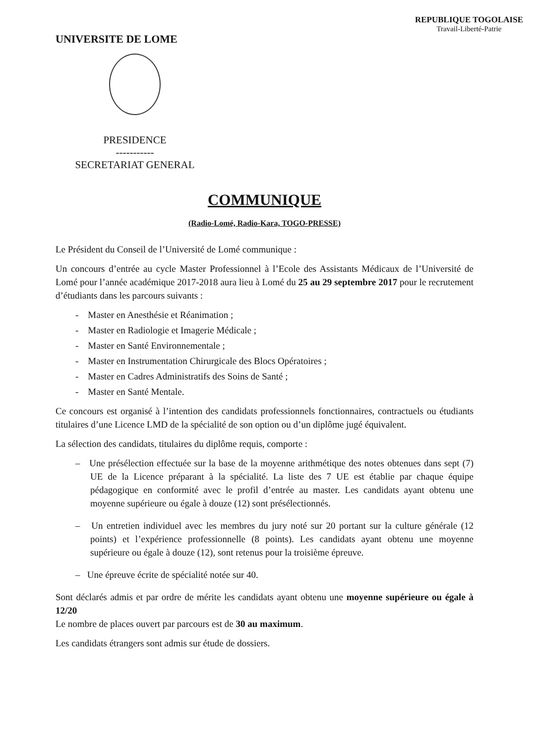UNIVERSITE DE LOME
PRESIDENCE
-----------
SECRETARIAT GENERAL
REPUBLIQUE TOGOLAISE
Travail-Liberté-Patrie
COMMUNIQUE
(Radio-Lomé, Radio-Kara, TOGO-PRESSE)
Le Président du Conseil de l’Université de Lomé communique :
Un concours d’entrée au cycle Master Professionnel à l’Ecole des Assistants Médicaux de l’Université de Lomé pour l’année académique 2017-2018 aura lieu à Lomé du 25 au 29 septembre 2017 pour le recrutement d’étudiants dans les parcours suivants :
- Master en Anesthésie et Réanimation ;
- Master en Radiologie et Imagerie Médicale ;
- Master en Santé Environnementale ;
- Master en Instrumentation Chirurgicale des Blocs Opératoires ;
- Master en Cadres Administratifs des Soins de Santé ;
- Master en Santé Mentale.
Ce concours est organisé à l’intention des candidats professionnels fonctionnaires, contractuels ou étudiants titulaires d’une Licence LMD de la spécialité de son option ou d’un diplôme jugé équivalent.
La sélection des candidats, titulaires du diplôme requis, comporte :
– Une présélection effectuée sur la base de la moyenne arithmétique des notes obtenues dans sept (7) UE de la Licence préparant à la spécialité. La liste des 7 UE est établie par chaque équipe pédagogique en conformité avec le profil d’entrée au master. Les candidats ayant obtenu une moyenne supérieure ou égale à douze (12) sont présélectionnés.
– Un entretien individuel avec les membres du jury noté sur 20 portant sur la culture générale (12 points) et l’expérience professionnelle (8 points). Les candidats ayant obtenu une moyenne supérieure ou égale à douze (12), sont retenus pour la troisième épreuve.
– Une épreuve écrite de spécialité notée sur 40.
Sont déclarés admis et par ordre de mérite les candidats ayant obtenu une moyenne supérieure ou égale à 12/20
Le nombre de places ouvert par parcours est de 30 au maximum.
Les candidats étrangers sont admis sur étude de dossiers.